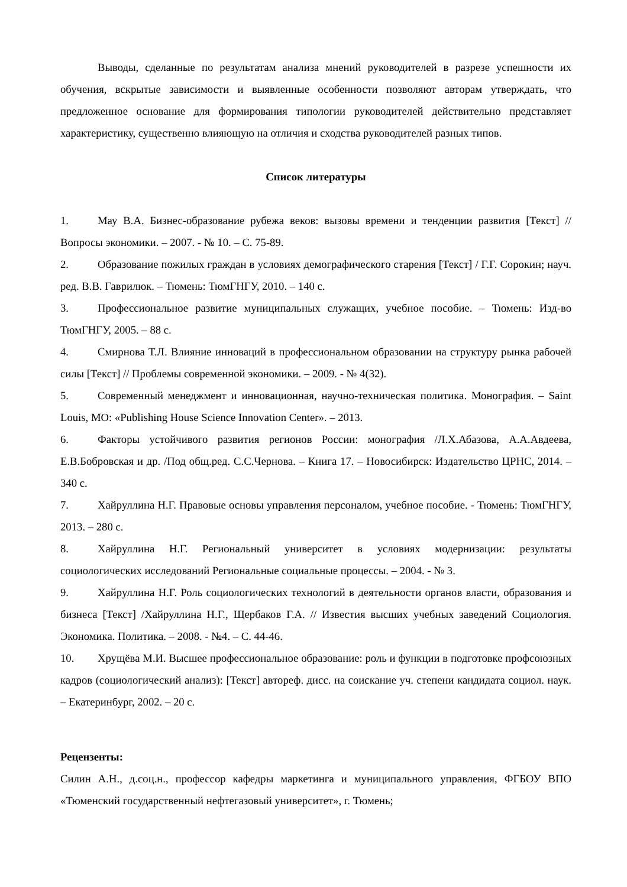Выводы, сделанные по результатам анализа мнений руководителей в разрезе успешности их обучения, вскрытые зависимости и выявленные особенности позволяют авторам утверждать, что предложенное основание для формирования типологии руководителей действительно представляет характеристику, существенно влияющую на отличия и сходства руководителей разных типов.
Список литературы
1. Мау В.А. Бизнес-образование рубежа веков: вызовы времени и тенденции развития [Текст] // Вопросы экономики. – 2007. - № 10. – С. 75-89.
2. Образование пожилых граждан в условиях демографического старения [Текст] / Г.Г. Сорокин; науч. ред. В.В. Гаврилюк. – Тюмень: ТюмГНГУ, 2010. – 140 с.
3. Профессиональное развитие муниципальных служащих, учебное пособие. – Тюмень: Изд-во ТюмГНГУ, 2005. – 88 с.
4. Смирнова Т.Л. Влияние инноваций в профессиональном образовании на структуру рынка рабочей силы [Текст] // Проблемы современной экономики. – 2009. - № 4(32).
5. Современный менеджмент и инновационная, научно-техническая политика. Монография. – Saint Louis, MO: «Publishing House Science Innovation Center». – 2013.
6. Факторы устойчивого развития регионов России: монография /Л.Х.Абазова, А.А.Авдеева, Е.В.Бобровская и др. /Под общ.ред. С.С.Чернова. – Книга 17. – Новосибирск: Издательство ЦРНС, 2014. – 340 с.
7. Хайруллина Н.Г. Правовые основы управления персоналом, учебное пособие. - Тюмень: ТюмГНГУ, 2013. – 280 с.
8. Хайруллина Н.Г. Региональный университет в условиях модернизации: результаты социологических исследований Региональные социальные процессы. – 2004. - № 3.
9. Хайруллина Н.Г. Роль социологических технологий в деятельности органов власти, образования и бизнеса [Текст] /Хайруллина Н.Г., Щербаков Г.А. // Известия высших учебных заведений Социология. Экономика. Политика. – 2008. - №4. – С. 44-46.
10. Хрущёва М.И. Высшее профессиональное образование: роль и функции в подготовке профсоюзных кадров (социологический анализ): [Текст] автореф. дисс. на соискание уч. степени кандидата социол. наук. – Екатеринбург, 2002. – 20 с.
Рецензенты:
Силин А.Н., д.соц.н., профессор кафедры маркетинга и муниципального управления, ФГБОУ ВПО «Тюменский государственный нефтегазовый университет», г. Тюмень;